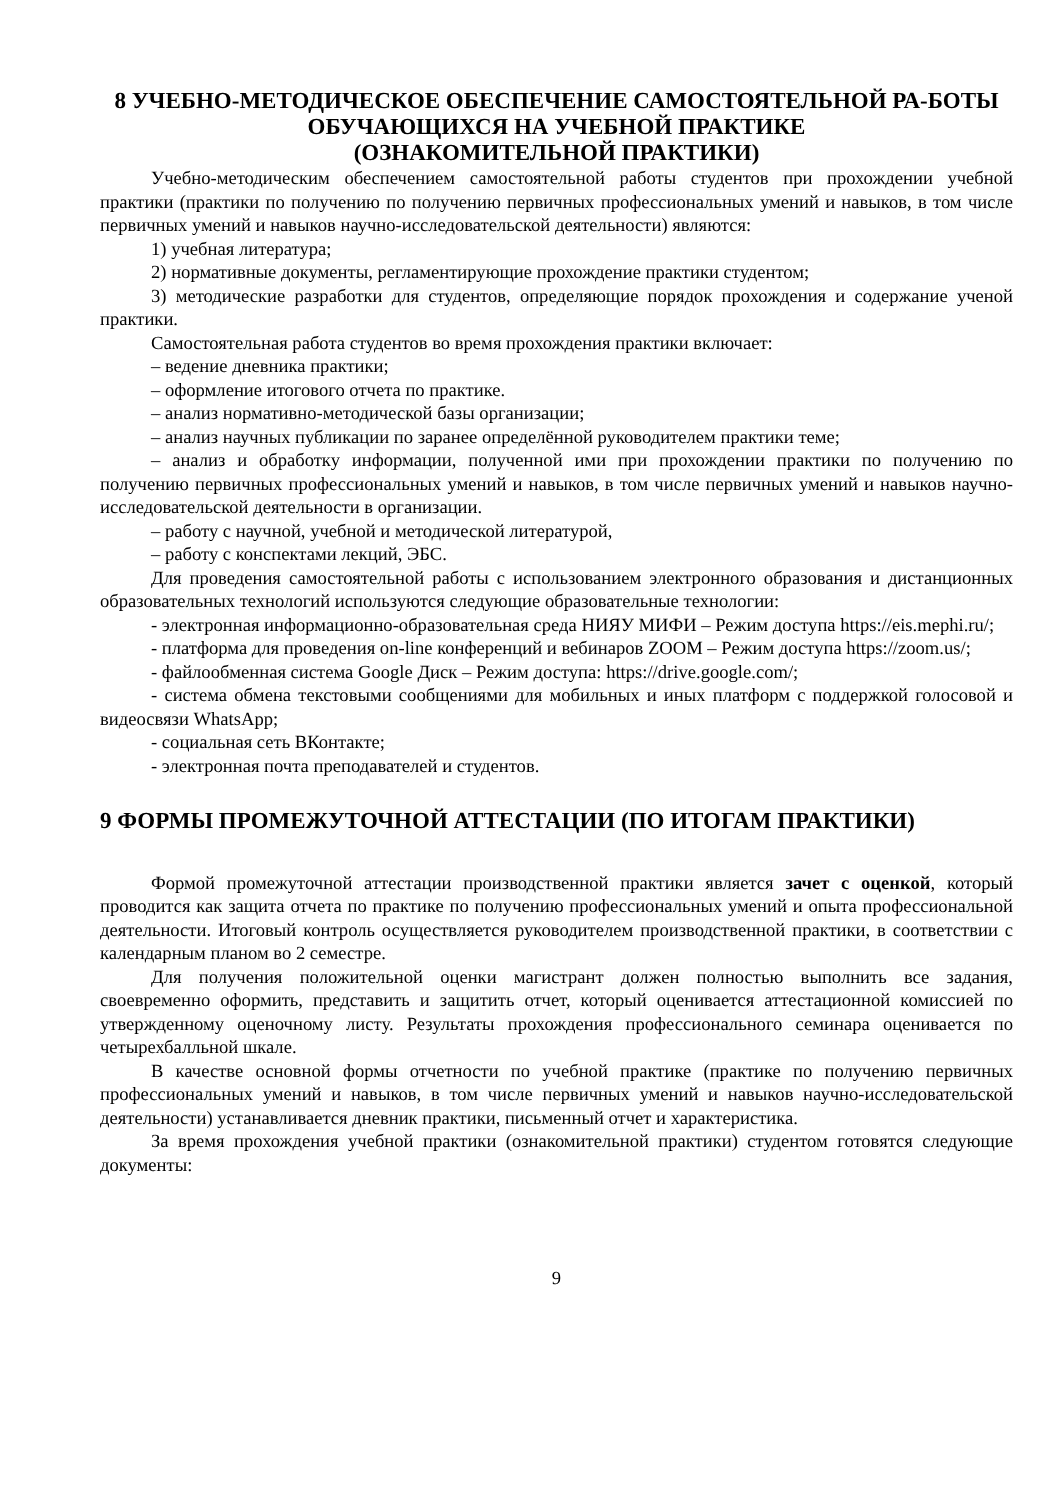8 УЧЕБНО-МЕТОДИЧЕСКОЕ ОБЕСПЕЧЕНИЕ САМОСТОЯТЕЛЬНОЙ РА-БОТЫ ОБУЧАЮЩИХСЯ НА УЧЕБНОЙ ПРАКТИКЕ
(ОЗНАКОМИТЕЛЬНОЙ ПРАКТИКИ)
Учебно-методическим обеспечением самостоятельной работы студентов при прохождении учебной практики (практики по получению по получению первичных профессиональных умений и навыков, в том числе первичных умений и навыков научно-исследовательской деятельности) являются:
1) учебная литература;
2) нормативные документы, регламентирующие прохождение практики студентом;
3) методические разработки для студентов, определяющие порядок прохождения и содержание ученой практики.
Самостоятельная работа студентов во время прохождения практики включает:
– ведение дневника практики;
– оформление итогового отчета по практике.
– анализ нормативно-методической базы организации;
– анализ научных публикации по заранее определённой руководителем практики теме;
– анализ и обработку информации, полученной ими при прохождении практики по получению по получению первичных профессиональных умений и навыков, в том числе первичных умений и навыков научно-исследовательской деятельности в организации.
– работу с научной, учебной и методической литературой,
– работу с конспектами лекций, ЭБС.
Для проведения самостоятельной работы с использованием электронного образования и дистанционных образовательных технологий используются следующие образовательные технологии:
- электронная информационно-образовательная среда НИЯУ МИФИ – Режим доступа https://eis.mephi.ru/;
- платформа для проведения on-line конференций и вебинаров ZOOM – Режим доступа https://zoom.us/;
- файлообменная система Google Диск – Режим доступа: https://drive.google.com/;
- система обмена текстовыми сообщениями для мобильных и иных платформ с поддержкой голосовой и видеосвязи WhatsApp;
- социальная сеть ВКонтакте;
- электронная почта преподавателей и студентов.
9 ФОРМЫ ПРОМЕЖУТОЧНОЙ АТТЕСТАЦИИ (ПО ИТОГАМ ПРАКТИКИ)
Формой промежуточной аттестации производственной практики является зачет с оценкой, который проводится как защита отчета по практике по получению профессиональных умений и опыта профессиональной деятельности. Итоговый контроль осуществляется руководителем производственной практики, в соответствии с календарным планом во 2 семестре.
Для получения положительной оценки магистрант должен полностью выполнить все задания, своевременно оформить, представить и защитить отчет, который оценивается аттестационной комиссией по утвержденному оценочному листу. Результаты прохождения профессионального семинара оценивается по четырехбалльной шкале.
В качестве основной формы отчетности по учебной практике (практике по получению первичных профессиональных умений и навыков, в том числе первичных умений и навыков научно-исследовательской деятельности) устанавливается дневник практики, письменный отчет и характеристика.
За время прохождения учебной практики (ознакомительной практики) студентом готовятся следующие документы:
9